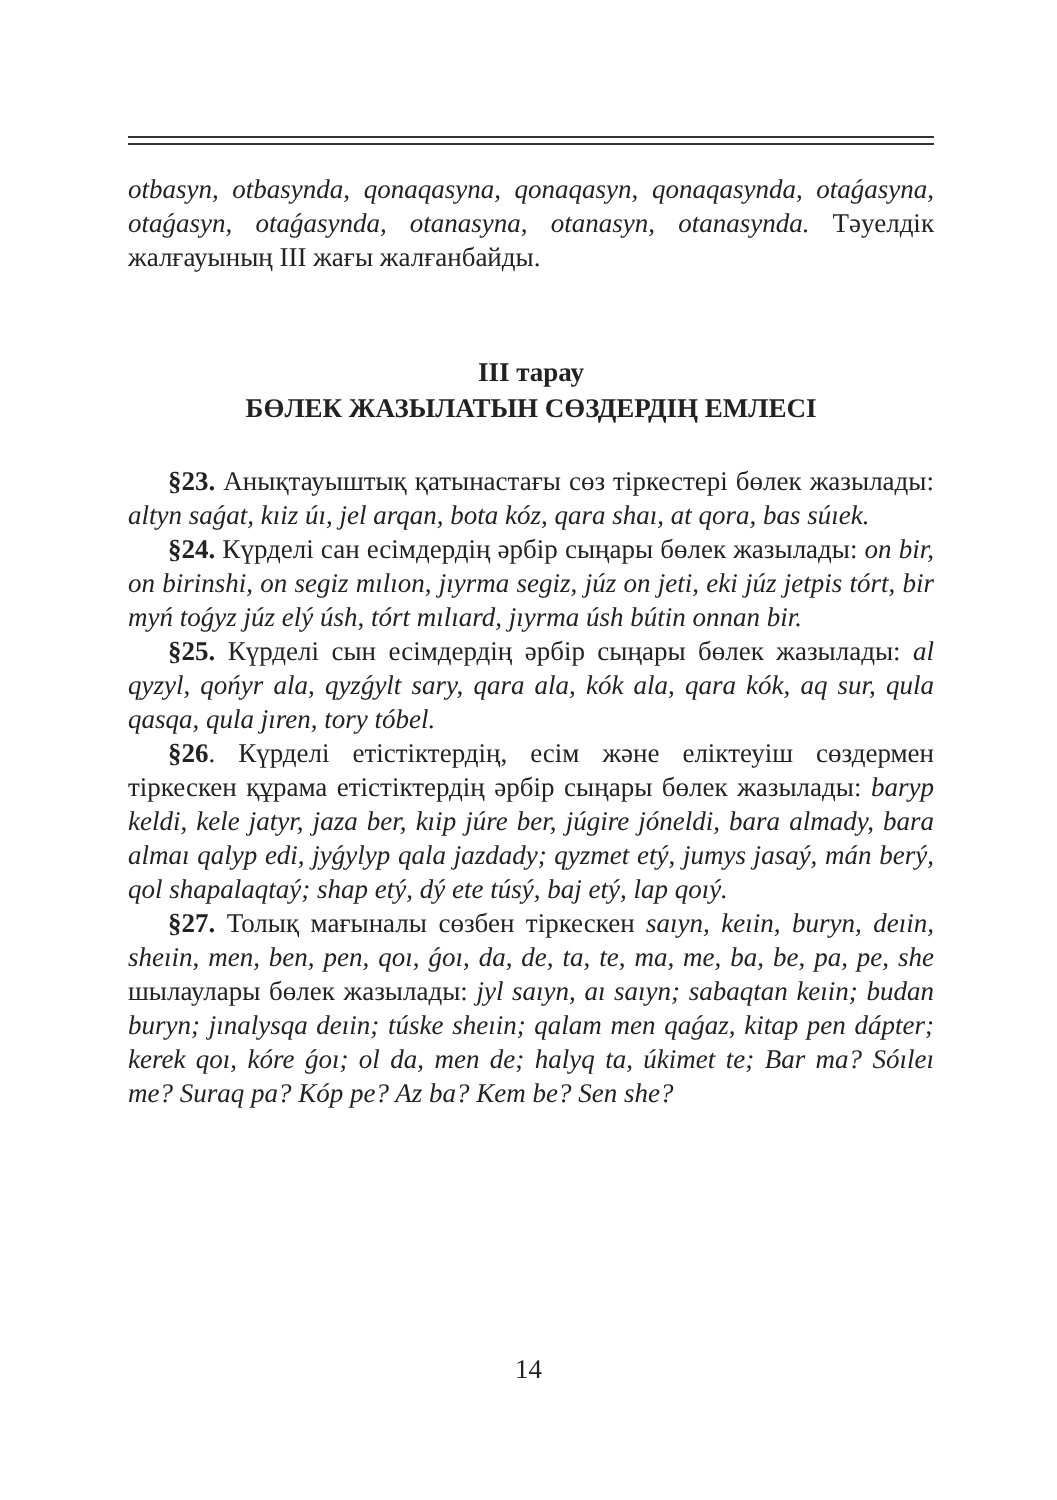otbasyn, otbasynda, qonaqasyna, qonaqasyn, qonaqasynda, otaǵasyna, otaǵasyn, otaǵasynda, otanasyna, otanasyn, otanasynda. Тәуелдік жалғауының ІІІ жағы жалғанбайды.
ІІІ тарау
БӨЛЕК ЖАЗЫЛАТЫН СӨЗДЕРДІҢ ЕМЛЕСІ
§23. Анықтауыштық қатынастағы сөз тіркестері бөлек жазылады: altyn saǵat, kıiz úı, jel arqan, bota kóz, qara shaı, at qora, bas súıek.
§24. Күрделі сан есімдердің әрбір сыңары бөлек жазылады: on bir, on birinshi, on segiz mılıon, jıyrma segiz, júz on jeti, eki júz jetpis tórt, bir myń toǵyz júz elý úsh, tórt mılıard, jıyrma úsh bútin onnan bir.
§25. Күрделі сын есімдердің әрбір сыңары бөлек жазылады: al qyzyl, qońyr ala, qyzǵylt sary, qara ala, kók ala, qara kók, aq sur, qula qasqa, qula jıren, tory tóbel.
§26. Күрделі етістіктердің, есім және еліктеуіш сөздермен тіркескен құрама етістіктердің әрбір сыңары бөлек жазылады: baryp keldi, kele jatyr, jaza ber, kıip júre ber, júgire jóneldi, bara almady, bara almaı qalyp edi, jyǵylyp qala jazdady; qyzmet etý, jumys jasaý, mán berý, qol shapalaqtaý; shap etý, dý ete túsý, baj etý, lap qoıý.
§27. Толық мағыналы сөзбен тіркескен saıyn, keıin, buryn, deıin, sheıin, men, ben, pen, qoı, ǵoı, da, de, ta, te, ma, me, ba, be, pa, pe, she шылаулары бөлек жазылады: jyl saıyn, aı saıyn; sabaqtan keıin; budan buryn; jınalysqa deıin; túske sheıin; qalam men qaǵaz, kitap pen dápter; kerek qoı, kóre ǵoı; ol da, men de; halyq ta, úkimet te; Bar ma? Sóıleı me? Suraq pa? Kóp pe? Az ba? Kem be? Sen she?
14